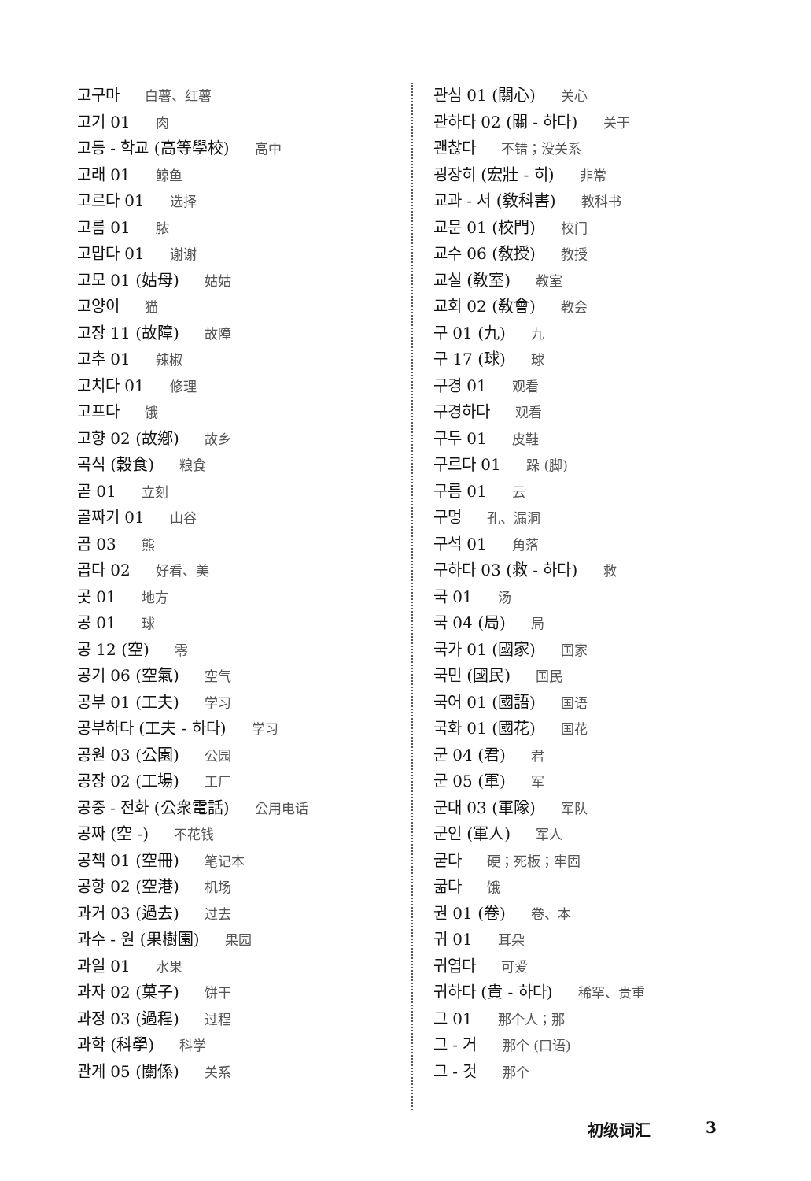고구마 白薯、红薯
고기 01 肉
고등 - 학교 (高等學校) 高中
고래 01 鲸鱼
고르다 01 选择
고름 01 脓
고맙다 01 谢谢
고모 01 (姑母) 姑姑
고양이 猫
고장 11 (故障) 故障
고추 01 辣椒
고치다 01 修理
고프다 饿
고향 02 (故鄕) 故乡
곡식 (穀食) 粮食
곧 01 立刻
골짜기 01 山谷
곰 03 熊
곱다 02 好看、美
곳 01 地方
공 01 球
공 12 (空) 零
공기 06 (空氣) 空气
공부 01 (工夫) 学习
공부하다 (工夫 - 하다) 学习
공원 03 (公園) 公园
공장 02 (工場) 工厂
공중 - 전화 (公衆電話) 公用电话
공짜 (空 -) 不花钱
공책 01 (空冊) 笔记本
공항 02 (空港) 机场
과거 03 (過去) 过去
과수 - 원 (果樹園) 果园
과일 01 水果
과자 02 (菓子) 饼干
과정 03 (過程) 过程
과학 (科學) 科学
관계 05 (關係) 关系
관심 01 (關心) 关心
관하다 02 (關 - 하다) 关于
괜찮다 不错；没关系
굉장히 (宏壯 - 히) 非常
교과 - 서 (敎科書) 教科书
교문 01 (校門) 校门
교수 06 (敎授) 教授
교실 (敎室) 教室
교회 02 (敎會) 教会
구 01 (九) 九
구 17 (球) 球
구경 01 观看
구경하다 观看
구두 01 皮鞋
구르다 01 跺 (脚)
구름 01 云
구멍 孔、漏洞
구석 01 角落
구하다 03 (救 - 하다) 救
국 01 汤
국 04 (局) 局
국가 01 (國家) 国家
국민 (國民) 国民
국어 01 (國語) 国语
국화 01 (國花) 国花
군 04 (君) 君
군 05 (軍) 军
군대 03 (軍隊) 军队
군인 (軍人) 军人
굳다 硬；死板；牢固
굶다 饿
권 01 (卷) 卷、本
귀 01 耳朵
귀엽다 可爱
귀하다 (貴 - 하다) 稀罕、贵重
그 01 那个人；那
그 - 거 那个 (口语)
그 - 것 那个
初级词汇 3